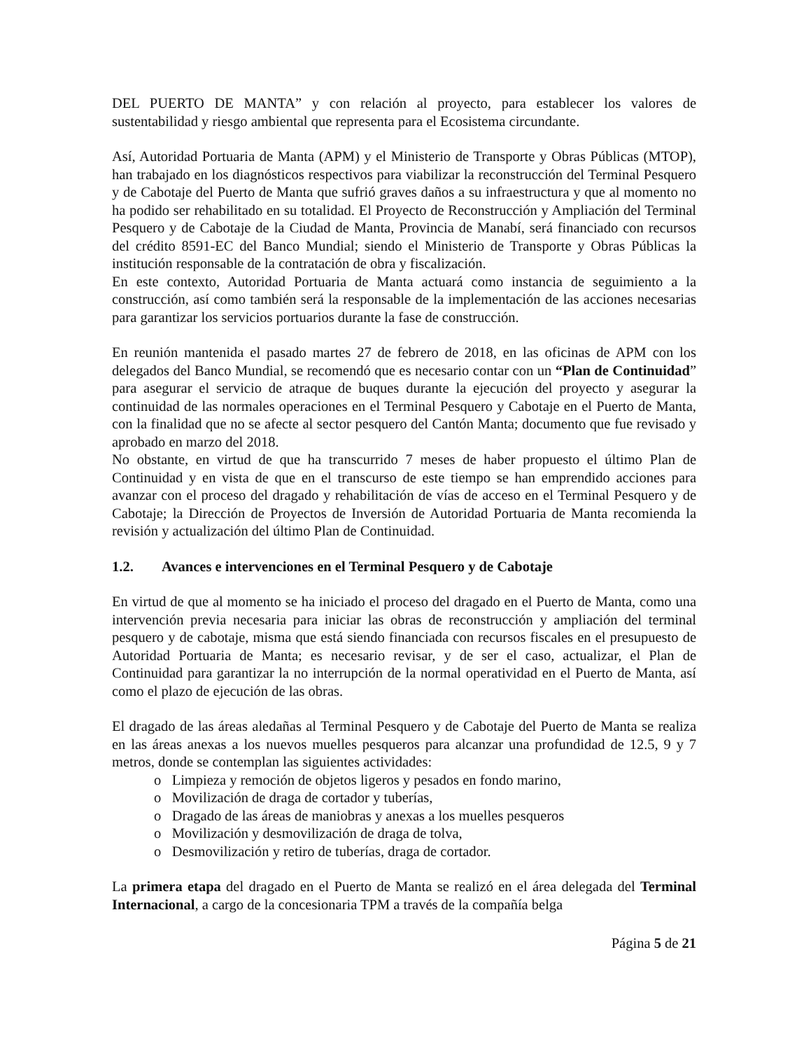DEL PUERTO DE MANTA” y con relación al proyecto, para establecer los valores de sustentabilidad y riesgo ambiental que representa para el Ecosistema circundante.
Así, Autoridad Portuaria de Manta (APM) y el Ministerio de Transporte y Obras Públicas (MTOP), han trabajado en los diagnósticos respectivos para viabilizar la reconstrucción del Terminal Pesquero y de Cabotaje del Puerto de Manta que sufrió graves daños a su infraestructura y que al momento no ha podido ser rehabilitado en su totalidad. El Proyecto de Reconstrucción y Ampliación del Terminal Pesquero y de Cabotaje de la Ciudad de Manta, Provincia de Manabí, será financiado con recursos del crédito 8591-EC del Banco Mundial; siendo el Ministerio de Transporte y Obras Públicas la institución responsable de la contratación de obra y fiscalización.
En este contexto, Autoridad Portuaria de Manta actuará como instancia de seguimiento a la construcción, así como también será la responsable de la implementación de las acciones necesarias para garantizar los servicios portuarios durante la fase de construcción.
En reunión mantenida el pasado martes 27 de febrero de 2018, en las oficinas de APM con los delegados del Banco Mundial, se recomendó que es necesario contar con un “Plan de Continuidad” para asegurar el servicio de atraque de buques durante la ejecución del proyecto y asegurar la continuidad de las normales operaciones en el Terminal Pesquero y Cabotaje en el Puerto de Manta, con la finalidad que no se afecte al sector pesquero del Cantón Manta; documento que fue revisado y aprobado en marzo del 2018.
No obstante, en virtud de que ha transcurrido 7 meses de haber propuesto el último Plan de Continuidad y en vista de que en el transcurso de este tiempo se han emprendido acciones para avanzar con el proceso del dragado y rehabilitación de vías de acceso en el Terminal Pesquero y de Cabotaje; la Dirección de Proyectos de Inversión de Autoridad Portuaria de Manta recomienda la revisión y actualización del último Plan de Continuidad.
1.2. Avances e intervenciones en el Terminal Pesquero y de Cabotaje
En virtud de que al momento se ha iniciado el proceso del dragado en el Puerto de Manta, como una intervención previa necesaria para iniciar las obras de reconstrucción y ampliación del terminal pesquero y de cabotaje, misma que está siendo financiada con recursos fiscales en el presupuesto de Autoridad Portuaria de Manta; es necesario revisar, y de ser el caso, actualizar, el Plan de Continuidad para garantizar la no interrupción de la normal operatividad en el Puerto de Manta, así como el plazo de ejecución de las obras.
El dragado de las áreas aledañas al Terminal Pesquero y de Cabotaje del Puerto de Manta se realiza en las áreas anexas a los nuevos muelles pesqueros para alcanzar una profundidad de 12.5, 9 y 7 metros, donde se contemplan las siguientes actividades:
o Limpieza y remoción de objetos ligeros y pesados en fondo marino,
o Movilización de draga de cortador y tuberías,
o Dragado de las áreas de maniobras y anexas a los muelles pesqueros
o Movilización y desmovilización de draga de tolva,
o Desmovilización y retiro de tuberías, draga de cortador.
La primera etapa del dragado en el Puerto de Manta se realizó en el área delegada del Terminal Internacional, a cargo de la concesionaria TPM a través de la compañía belga
Página 5 de 21